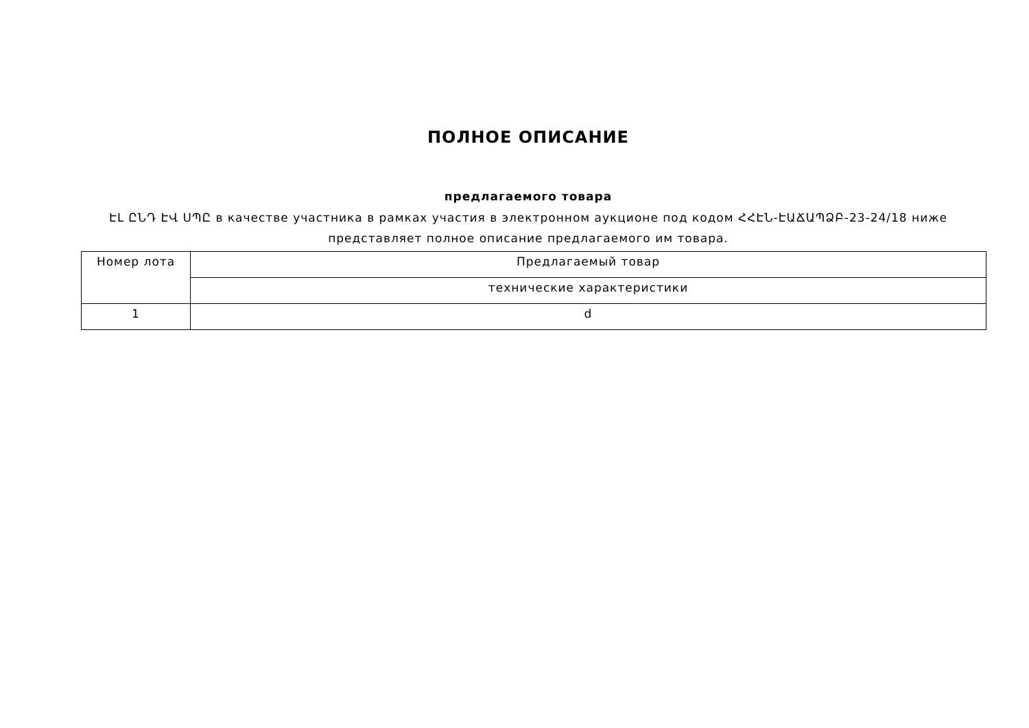ПОЛНОЕ ОПИСАНИЕ
предлагаемого товара
ԷԼ ԸՆԴ ԷՎ ՍՊԸ в качестве участника в рамках участия в электронном аукционе под кодом ՀՀԷՆ-ԷԱՃԱՊՁԲ-23-24/18 ниже представляет полное описание предлагаемого им товара.
| Номер лота | Предлагаемый товар |
| --- | --- |
| | технические характеристики |
| 1 | d |